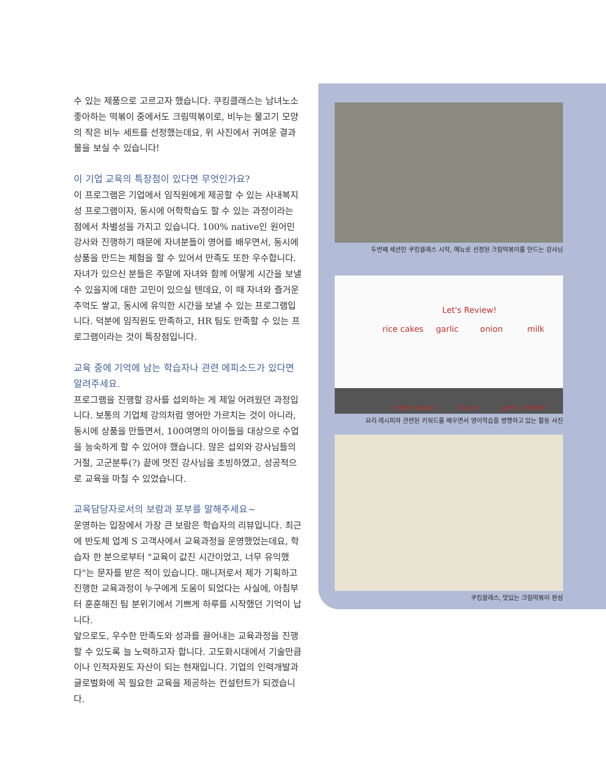수 있는 제품으로 고르고자 했습니다. 쿠킹클래스는 남녀노소 좋아하는 떡볶이 중에서도 크림떡볶이로, 비누는 물고기 모양의 작은 비누 세트를 선정했는데요, 위 사진에서 귀여운 결과물을 보실 수 있습니다!
이 기업 교육의 특장점이 있다면 무엇인가요?
이 프로그램은 기업에서 임직원에게 제공할 수 있는 사내복지성 프로그램이자, 동시에 어학학습도 할 수 있는 과정이라는 점에서 차별성을 가지고 있습니다. 100% native인 원어민 강사와 진행하기 때문에 자녀분들이 영어를 배우면서, 동시에 상품을 만드는 체험을 할 수 있어서 만족도 또한 우수합니다. 자녀가 있으신 분들은 주말에 자녀와 함께 어떻게 시간을 보낼 수 있을지에 대한 고민이 있으실 텐데요, 이 때 자녀와 즐거운 추억도 쌓고, 동시에 유익한 시간을 보낼 수 있는 프로그램입니다. 덕분에 임직원도 만족하고, HR 팀도 만족할 수 있는 프로그램이라는 것이 특장점입니다.
교육 중에 기억에 남는 학습자나 관련 에피소드가 있다면 알려주세요.
프로그램을 진행할 강사를 섭외하는 게 제일 어려웠던 과정입니다. 보통의 기업체 강의처럼 영어만 가르치는 것이 아니라, 동시에 상품을 만들면서, 100여명의 아이들을 대상으로 수업을 능숙하게 할 수 있어야 했습니다. 많은 섭외와 강사님들의 거절, 고군분투(?) 끝에 멋진 강사님을 초빙하였고, 성공적으로 교육을 마칠 수 있었습니다.
교육담당자로서의 보람과 포부를 말해주세요~
운영하는 입장에서 가장 큰 보람은 학습자의 리뷰입니다. 최근에 반도체 업계 S 고객사에서 교육과정을 운영했었는데요, 학습자 한 분으로부터 "교육이 값진 시간이었고, 너무 유익했다"는 문자를 받은 적이 있습니다. 매니저로서 제가 기획하고 진행한 교육과정이 누구에게 도움이 되었다는 사실에, 아침부터 훈훈해진 팀 분위기에서 기쁘게 하루를 시작했던 기억이 납니다.
앞으로도, 우수한 만족도와 성과를 끌어내는 교육과정을 진행할 수 있도록 늘 노력하고자 합니다. 고도화시대에서 기술만큼이나 인적자원도 자산이 되는 현재입니다. 기업의 인력개발과 글로벌화에 꼭 필요한 교육을 제공하는 컨설턴트가 되겠습니다.
두번째 세션인 쿠킹클래스 시작, 메뉴로 선정된 크림떡볶이를 만드는 강사님
Let's Review!
rice cakes
garlic
onion
milk
cream pasta bacon garlic cheese
요리 레시피와 관련된 키워드를 배우면서 영어학습을 병행하고 있는 활동 사진
쿠킹클래스, 맛있는 크림떡볶이 완성